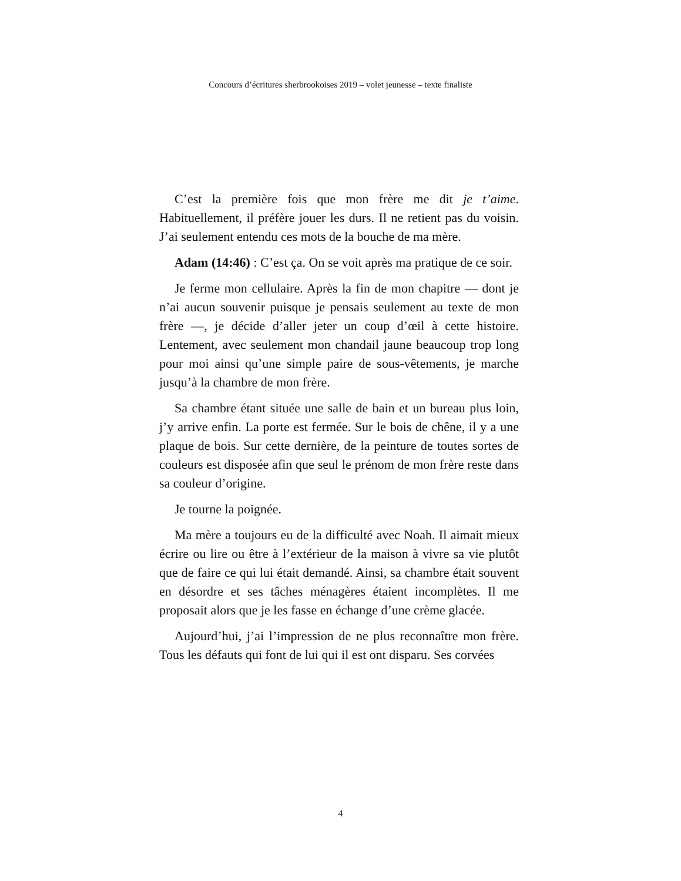Concours d’écritures sherbrookoises 2019 – volet jeunesse – texte finaliste
C’est la première fois que mon frère me dit je t’aime. Habituellement, il préfère jouer les durs. Il ne retient pas du voisin. J’ai seulement entendu ces mots de la bouche de ma mère.
Adam (14:46) : C’est ça. On se voit après ma pratique de ce soir.
Je ferme mon cellulaire. Après la fin de mon chapitre — dont je n’ai aucun souvenir puisque je pensais seulement au texte de mon frère —, je décide d’aller jeter un coup d’œil à cette histoire. Lentement, avec seulement mon chandail jaune beaucoup trop long pour moi ainsi qu’une simple paire de sous-vêtements, je marche jusqu’à la chambre de mon frère.
Sa chambre étant située une salle de bain et un bureau plus loin, j’y arrive enfin. La porte est fermée. Sur le bois de chêne, il y a une plaque de bois. Sur cette dernière, de la peinture de toutes sortes de couleurs est disposée afin que seul le prénom de mon frère reste dans sa couleur d’origine.
Je tourne la poignée.
Ma mère a toujours eu de la difficulté avec Noah. Il aimait mieux écrire ou lire ou être à l’extérieur de la maison à vivre sa vie plutôt que de faire ce qui lui était demandé. Ainsi, sa chambre était souvent en désordre et ses tâches ménagères étaient incomplètes. Il me proposait alors que je les fasse en échange d’une crème glacée.
Aujourd’hui, j’ai l’impression de ne plus reconnaître mon frère. Tous les défauts qui font de lui qui il est ont disparu. Ses corvées
4